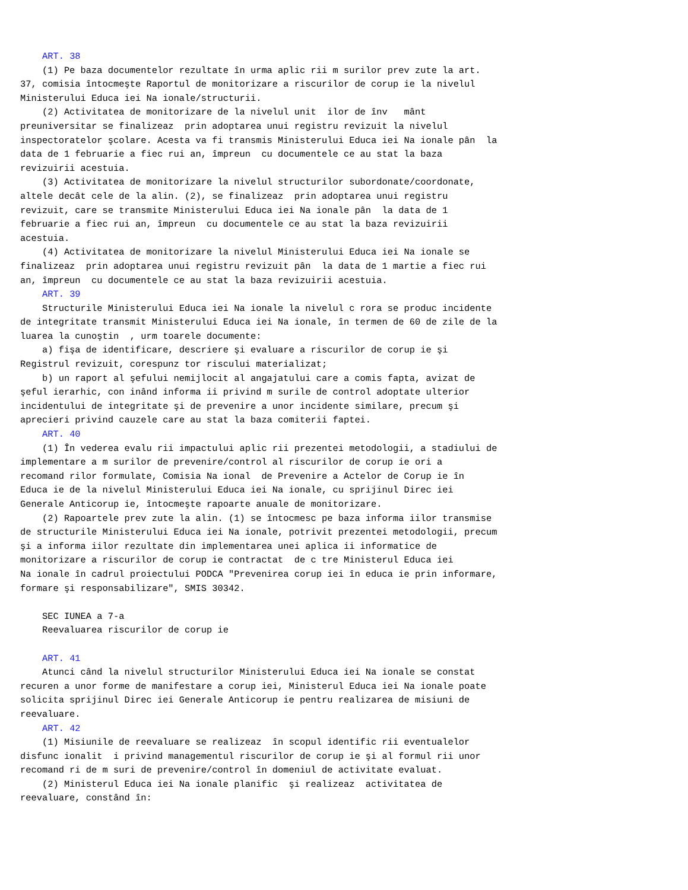ART. 38
    (1) Pe baza documentelor rezultate în urma aplic rii m surilor prev zute la art.
37, comisia întocmeşte Raportul de monitorizare a riscurilor de corup ie la nivelul
Ministerului Educa iei Na ionale/structurii.
    (2) Activitatea de monitorizare de la nivelul unit  ilor de înv   mânt
preuniversitar se finalizeaz  prin adoptarea unui registru revizuit la nivelul
inspectoratelor şcolare. Acesta va fi transmis Ministerului Educa iei Na ionale pân  la
data de 1 februarie a fiec rui an, împreun  cu documentele ce au stat la baza
revizuirii acestuia.
    (3) Activitatea de monitorizare la nivelul structurilor subordonate/coordonate,
altele decât cele de la alin. (2), se finalizeaz  prin adoptarea unui registru
revizuit, care se transmite Ministerului Educa iei Na ionale pân  la data de 1
februarie a fiec rui an, împreun  cu documentele ce au stat la baza revizuirii
acestuia.
    (4) Activitatea de monitorizare la nivelul Ministerului Educa iei Na ionale se
finalizeaz  prin adoptarea unui registru revizuit pân  la data de 1 martie a fiec rui
an, împreun  cu documentele ce au stat la baza revizuirii acestuia.
    ART. 39
    Structurile Ministerului Educa iei Na ionale la nivelul c rora se produc incidente
de integritate transmit Ministerului Educa iei Na ionale, în termen de 60 de zile de la
luarea la cunoştin  , urm toarele documente:
    a) fişa de identificare, descriere şi evaluare a riscurilor de corup ie şi
Registrul revizuit, corespunz tor riscului materializat;
    b) un raport al şefului nemijlocit al angajatului care a comis fapta, avizat de
şeful ierarhic, con inând informa ii privind m surile de control adoptate ulterior
incidentului de integritate şi de prevenire a unor incidente similare, precum şi
aprecieri privind cauzele care au stat la baza comiterii faptei.
    ART. 40
    (1) În vederea evalu rii impactului aplic rii prezentei metodologii, a stadiului de
implementare a m surilor de prevenire/control al riscurilor de corup ie ori a
recomand rilor formulate, Comisia Na ional  de Prevenire a Actelor de Corup ie în
Educa ie de la nivelul Ministerului Educa iei Na ionale, cu sprijinul Direc iei
Generale Anticorup ie, întocmeşte rapoarte anuale de monitorizare.
    (2) Rapoartele prev zute la alin. (1) se întocmesc pe baza informa iilor transmise
de structurile Ministerului Educa iei Na ionale, potrivit prezentei metodologii, precum
şi a informa iilor rezultate din implementarea unei aplica ii informatice de
monitorizare a riscurilor de corup ie contractat  de c tre Ministerul Educa iei
Na ionale în cadrul proiectului PODCA "Prevenirea corup iei în educa ie prin informare,
formare şi responsabilizare", SMIS 30342.

    SEC IUNEA a 7-a
    Reevaluarea riscurilor de corup ie

    ART. 41
    Atunci când la nivelul structurilor Ministerului Educa iei Na ionale se constat
recuren a unor forme de manifestare a corup iei, Ministerul Educa iei Na ionale poate
solicita sprijinul Direc iei Generale Anticorup ie pentru realizarea de misiuni de
reevaluare.
    ART. 42
    (1) Misiunile de reevaluare se realizeaz  în scopul identific rii eventualelor
disfunc ionalit  i privind managementul riscurilor de corup ie şi al formul rii unor
recomand ri de m suri de prevenire/control în domeniul de activitate evaluat.
    (2) Ministerul Educa iei Na ionale planific  şi realizeaz  activitatea de
reevaluare, constând în: